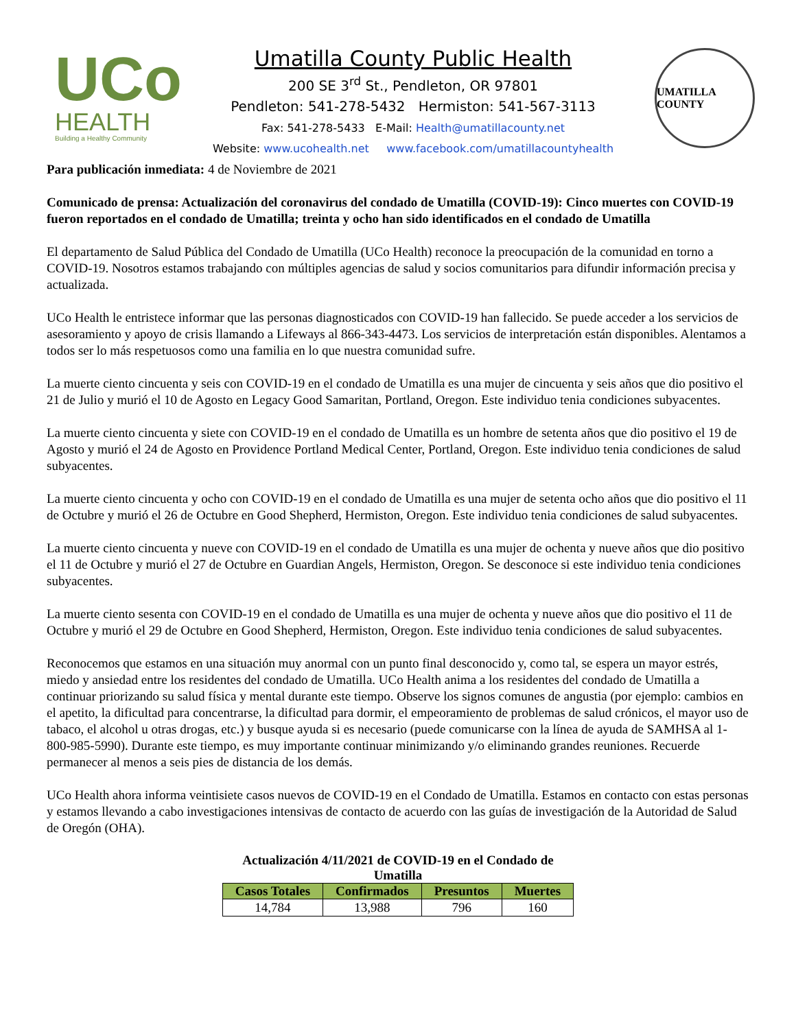UCo
HEALTH
Building a Healthy Community
Umatilla County Public Health
200 SE 3<sup>rd</sup> St., Pendleton, OR 97801
Pendleton: 541-278-5432 Hermiston: 541-567-3113
Fax: 541-278-5433 E-Mail: Health@umatillacounty.net
Website: www.ucohealth.net www.facebook.com/umatillacountyhealth
UMATILLA COUNTY
Para publicación inmediata: 4 de Noviembre de 2021
Comunicado de prensa: Actualización del coronavirus del condado de Umatilla (COVID-19): Cinco muertes con COVID-19 fueron reportados en el condado de Umatilla; treinta y ocho han sido identificados en el condado de Umatilla
El departamento de Salud Pública del Condado de Umatilla (UCo Health) reconoce la preocupación de la comunidad en torno a COVID-19. Nosotros estamos trabajando con múltiples agencias de salud y socios comunitarios para difundir información precisa y actualizada.
UCo Health le entristece informar que las personas diagnosticados con COVID-19 han fallecido. Se puede acceder a los servicios de asesoramiento y apoyo de crisis llamando a Lifeways al 866-343-4473. Los servicios de interpretación están disponibles. Alentamos a todos ser lo más respetuosos como una familia en lo que nuestra comunidad sufre.
La muerte ciento cincuenta y seis con COVID-19 en el condado de Umatilla es una mujer de cincuenta y seis años que dio positivo el 21 de Julio y murió el 10 de Agosto en Legacy Good Samaritan, Portland, Oregon. Este individuo tenia condiciones subyacentes.
La muerte ciento cincuenta y siete con COVID-19 en el condado de Umatilla es un hombre de setenta años que dio positivo el 19 de Agosto y murió el 24 de Agosto en Providence Portland Medical Center, Portland, Oregon. Este individuo tenia condiciones de salud subyacentes.
La muerte ciento cincuenta y ocho con COVID-19 en el condado de Umatilla es una mujer de setenta ocho años que dio positivo el 11 de Octubre y murió el 26 de Octubre en Good Shepherd, Hermiston, Oregon. Este individuo tenia condiciones de salud subyacentes.
La muerte ciento cincuenta y nueve con COVID-19 en el condado de Umatilla es una mujer de ochenta y nueve años que dio positivo el 11 de Octubre y murió el 27 de Octubre en Guardian Angels, Hermiston, Oregon. Se desconoce si este individuo tenia condiciones subyacentes.
La muerte ciento sesenta con COVID-19 en el condado de Umatilla es una mujer de ochenta y nueve años que dio positivo el 11 de Octubre y murió el 29 de Octubre en Good Shepherd, Hermiston, Oregon. Este individuo tenia condiciones de salud subyacentes.
Reconocemos que estamos en una situación muy anormal con un punto final desconocido y, como tal, se espera un mayor estrés, miedo y ansiedad entre los residentes del condado de Umatilla. UCo Health anima a los residentes del condado de Umatilla a continuar priorizando su salud física y mental durante este tiempo. Observe los signos comunes de angustia (por ejemplo: cambios en el apetito, la dificultad para concentrarse, la dificultad para dormir, el empeoramiento de problemas de salud crónicos, el mayor uso de tabaco, el alcohol u otras drogas, etc.) y busque ayuda si es necesario (puede comunicarse con la línea de ayuda de SAMHSA al 1-800-985-5990). Durante este tiempo, es muy importante continuar minimizando y/o eliminando grandes reuniones. Recuerde permanecer al menos a seis pies de distancia de los demás.
UCo Health ahora informa veintisiete casos nuevos de COVID-19 en el Condado de Umatilla. Estamos en contacto con estas personas y estamos llevando a cabo investigaciones intensivas de contacto de acuerdo con las guías de investigación de la Autoridad de Salud de Oregón (OHA).
Actualización 4/11/2021 de COVID-19 en el Condado de Umatilla
| Casos Totales | Confirmados | Presuntos | Muertes |
| --- | --- | --- | --- |
| 14,784 | 13,988 | 796 | 160 |